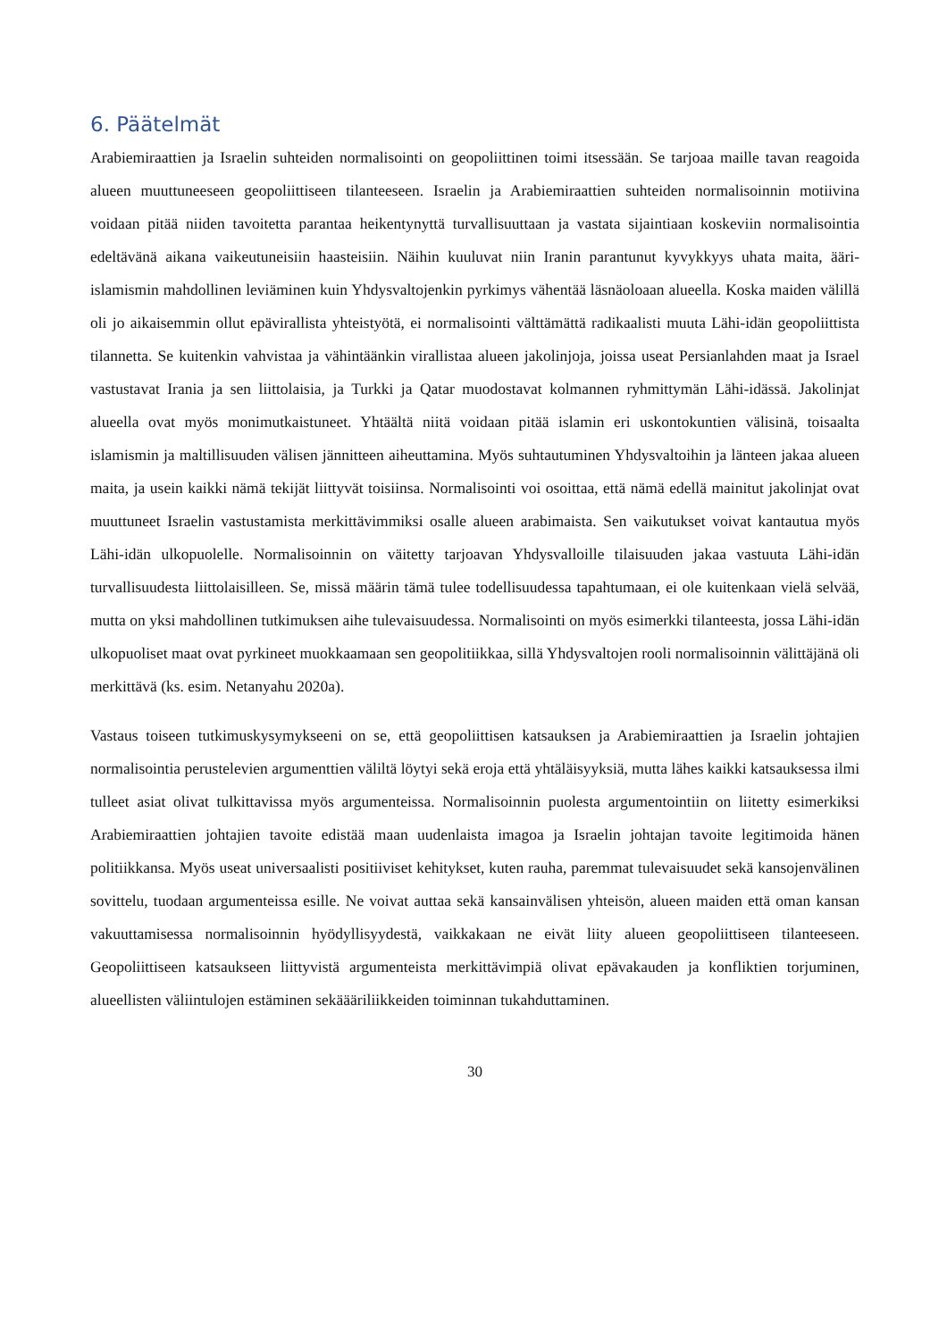6. Päätelmät
Arabiemiraattien ja Israelin suhteiden normalisointi on geopoliittinen toimi itsessään. Se tarjoaa maille tavan reagoida alueen muuttuneeseen geopoliittiseen tilanteeseen. Israelin ja Arabiemiraattien suhteiden normalisoinnin motiivina voidaan pitää niiden tavoitetta parantaa heikentynyttä turvallisuuttaan ja vastata sijaintiaan koskeviin normalisointia edeltävänä aikana vaikeutuneisiin haasteisiin. Näihin kuuluvat niin Iranin parantunut kyvykkyys uhata maita, ääri-islamismin mahdollinen leviäminen kuin Yhdysvaltojenkin pyrkimys vähentää läsnäoloaan alueella. Koska maiden välillä oli jo aikaisemmin ollut epävirallista yhteistyötä, ei normalisointi välttämättä radikaalisti muuta Lähi-idän geopoliittista tilannetta. Se kuitenkin vahvistaa ja vähintäänkin virallistaa alueen jakolinjoja, joissa useat Persianlahden maat ja Israel vastustavat Irania ja sen liittolaisia, ja Turkki ja Qatar muodostavat kolmannen ryhmittymän Lähi-idässä. Jakolinjat alueella ovat myös monimutkaistuneet. Yhtäältä niitä voidaan pitää islamin eri uskontokuntien välisinä, toisaalta islamismin ja maltillisuuden välisen jännitteen aiheuttamina. Myös suhtautuminen Yhdysvaltoihin ja länteen jakaa alueen maita, ja usein kaikki nämä tekijät liittyvät toisiinsa. Normalisointi voi osoittaa, että nämä edellä mainitut jakolinjat ovat muuttuneet Israelin vastustamista merkittävimmiksi osalle alueen arabimaista. Sen vaikutukset voivat kantautua myös Lähi-idän ulkopuolelle. Normalisoinnin on väitetty tarjoavan Yhdysvalloille tilaisuuden jakaa vastuuta Lähi-idän turvallisuudesta liittolaisilleen. Se, missä määrin tämä tulee todellisuudessa tapahtumaan, ei ole kuitenkaan vielä selvää, mutta on yksi mahdollinen tutkimuksen aihe tulevaisuudessa. Normalisointi on myös esimerkki tilanteesta, jossa Lähi-idän ulkopuoliset maat ovat pyrkineet muokkaamaan sen geopolitiikkaa, sillä Yhdysvaltojen rooli normalisoinnin välittäjänä oli merkittävä (ks. esim. Netanyahu 2020a).
Vastaus toiseen tutkimuskysymykseeni on se, että geopoliittisen katsauksen ja Arabiemiraattien ja Israelin johtajien normalisointia perustelevien argumenttien väliltä löytyi sekä eroja että yhtäläisyyksiä, mutta lähes kaikki katsauksessa ilmi tulleet asiat olivat tulkittavissa myös argumenteissa. Normalisoinnin puolesta argumentointiin on liitetty esimerkiksi Arabiemiraattien johtajien tavoite edistää maan uudenlaista imagoa ja Israelin johtajan tavoite legitimoida hänen politiikkansa. Myös useat universaalisti positiiviset kehitykset, kuten rauha, paremmat tulevaisuudet sekä kansojenvälinen sovittelu, tuodaan argumenteissa esille. Ne voivat auttaa sekä kansainvälisen yhteisön, alueen maiden että oman kansan vakuuttamisessa normalisoinnin hyödyllisyydestä, vaikkakaan ne eivät liity alueen geopoliittiseen tilanteeseen. Geopoliittiseen katsaukseen liittyvistä argumenteista merkittävimpiä olivat epävakauden ja konfliktien torjuminen, alueellisten väliintulojen estäminen sekäääriliikkeiden toiminnan tukahduttaminen.
30